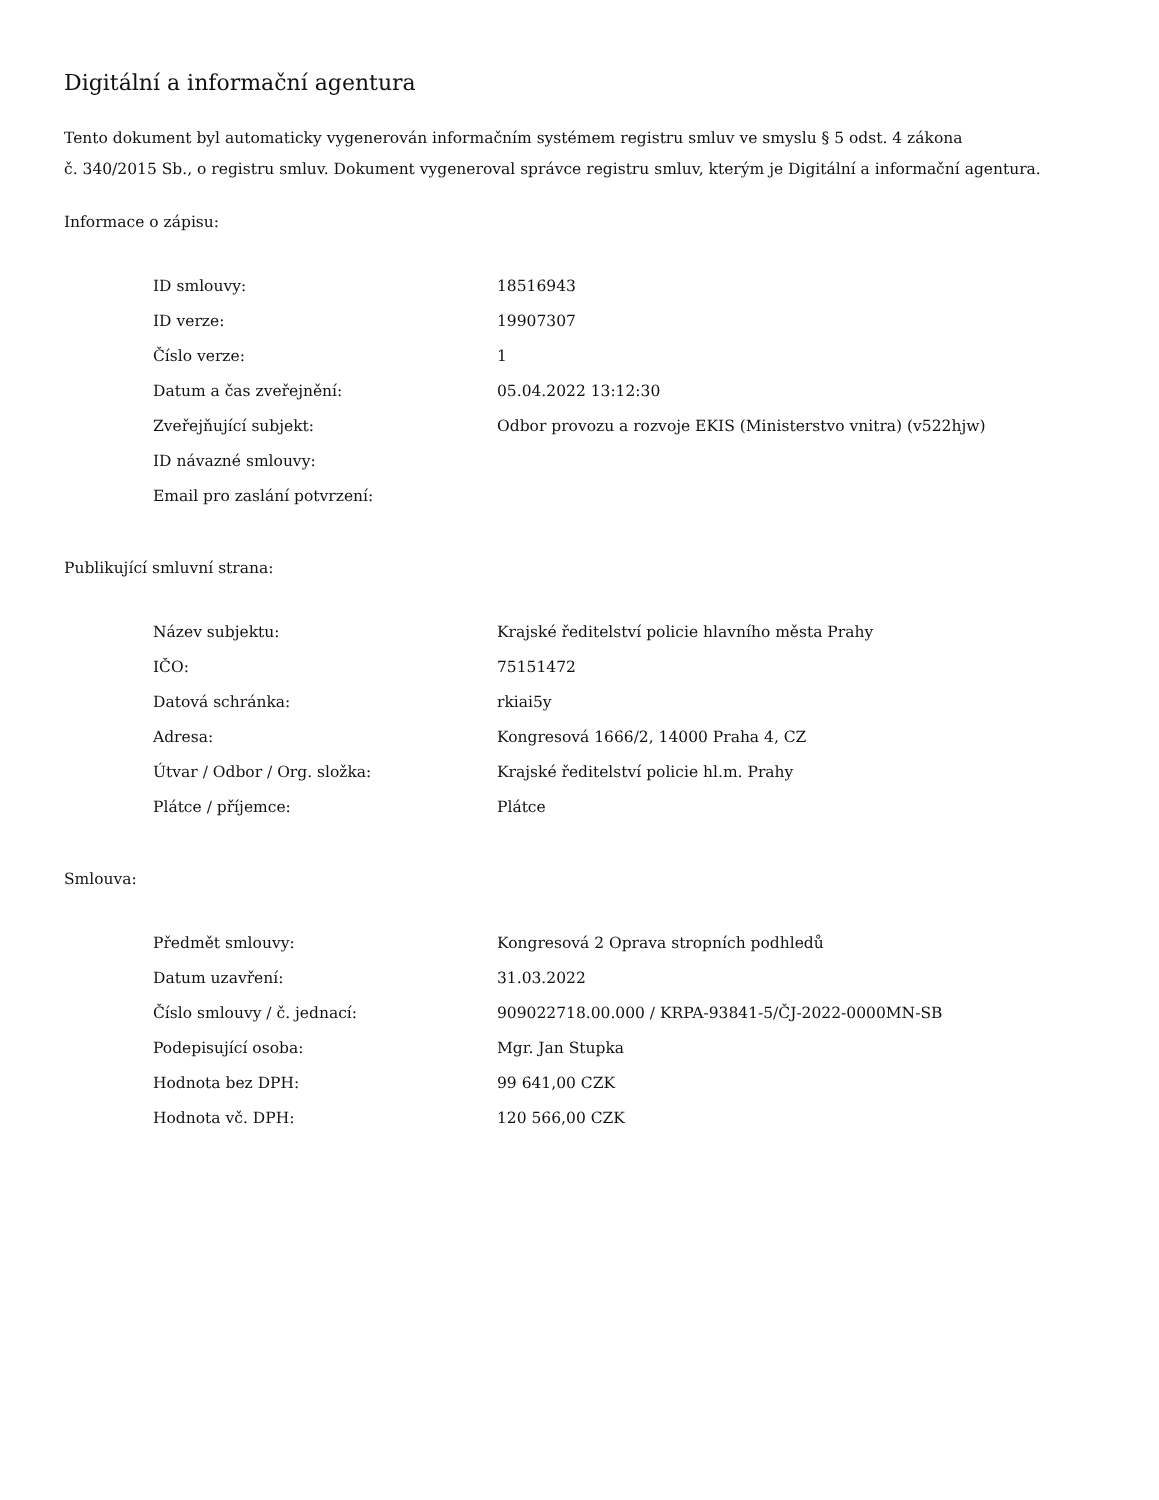Digitální a informační agentura
Tento dokument byl automaticky vygenerován informačním systémem registru smluv ve smyslu § 5 odst. 4 zákona
č. 340/2015 Sb., o registru smluv. Dokument vygeneroval správce registru smluv, kterým je Digitální a informační agentura.
Informace o zápisu:
| ID smlouvy: | 18516943 |
| ID verze: | 19907307 |
| Číslo verze: | 1 |
| Datum a čas zveřejnění: | 05.04.2022 13:12:30 |
| Zveřejňující subjekt: | Odbor provozu a rozvoje EKIS (Ministerstvo vnitra) (v522hjw) |
| ID návazné smlouvy: | |
| Email pro zaslání potvrzení: | |
Publikující smluvní strana:
| Název subjektu: | Krajské ředitelství policie hlavního města Prahy |
| IČO: | 75151472 |
| Datová schránka: | rkiai5y |
| Adresa: | Kongresová 1666/2, 14000 Praha 4, CZ |
| Útvar / Odbor / Org. složka: | Krajské ředitelství policie hl.m. Prahy |
| Plátce / příjemce: | Plátce |
Smlouva:
| Předmět smlouvy: | Kongresová 2 Oprava stropních podhledů |
| Datum uzavření: | 31.03.2022 |
| Číslo smlouvy / č. jednací: | 909022718.00.000 / KRPA-93841-5/ČJ-2022-0000MN-SB |
| Podepisující osoba: | Mgr. Jan Stupka |
| Hodnota bez DPH: | 99 641,00 CZK |
| Hodnota vč. DPH: | 120 566,00 CZK |